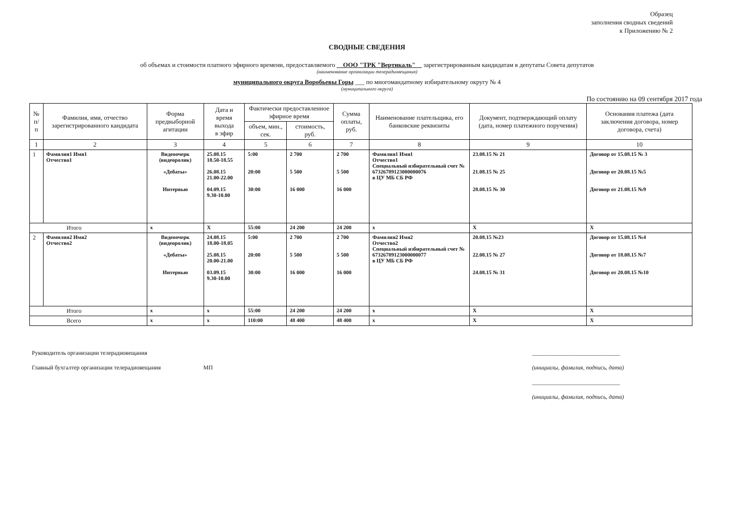Образец
заполнения сводных сведений
к Приложению № 2
СВОДНЫЕ СВЕДЕНИЯ
об объемах и стоимости платного эфирного времени, предоставляемого ООО "ТРК "Вертикаль" зарегистрированным кандидатам в депутаты Совета депутатов
(наименование организации телерадиовещания)
муниципального округа Воробьевы Горы ___ по многомандатному избирательному округу № 4
(муниципального округа)
По состоянию на 09 сентября 2017 года
| № п/п | Фамилия, имя, отчество зарегистрированного кандидата | Форма предвыборной агитации | Дата и время выхода в эфир | Фактически предоставленное эфирное время | | Сумма оплаты, руб. | Наименование плательщика, его банковские реквизиты | Документ, подтверждающий оплату (дата, номер платежного поручения) | Основания платежа (дата заключения договора, номер договора, счета) |
| --- | --- | --- | --- | --- | --- | --- | --- | --- | --- |
| | | | | объем, мин., сек. | стоимость, руб. | | | | |
| 1 | 2 | 3 | 4 | 5 | 6 | 7 | 8 | 9 | 10 |
| 1 | Фамилия1 Имя1 Отчество1 | Видеоочерк (видеоролик) «Дебаты» Интервью | 25.08.15 18.50-18.55 26.08.15 21.00-22.00 04.09.15 9.30-10.00 | 5:00 20:00 30:00 | 2 700 5 500 16 000 | 2 700 5 500 16 000 | Фамилия1 Имя1 Отчество1 Специальный избирательный счет № 67326789123000000076 в ЦУ МБ СБ РФ | 23.08.15 № 21 21.08.15 № 25 28.08.15 № 30 | Договор от 15.08.15 № 3 Договор от 20.08.15 №5 Договор от 21.08.15 №9 |
| Итого | | x | X | 55:00 | 24 200 | 24 200 | x | X | X |
| 2 | Фамилия2 Имя2 Отчество2 | Видеоочерк (видеоролик) «Дебаты» Интервью | 24.08.15 18.00-18.05 25.08.15 20.00-21.00 03.09.15 9.30-10.00 | 5:00 20:00 30:00 | 2 700 5 500 16 000 | 2 700 5 500 16 000 | Фамилия2 Имя2 Отчество2 Специальный избирательный счет № 67326789123000000077 в ЦУ МБ СБ РФ | 20.08.15 №23 22.08.15 № 27 24.08.15 № 31 | Договор от 15.08.15 №4 Договор от 18.08.15 №7 Договор от 20.08.15 №10 |
| Итого | | x | x | 55:00 | 24 200 | 24 200 | x | X | X |
| Всего | | x | x | 110:00 | 48 400 | 48 400 | x | X | X |
Руководитель организации телерадиовещания
Главный бухгалтер организации телерадиовещания МП
______________________________
(инициалы, фамилия, подпись, дата)
______________________________
(инициалы, фамилия, подпись, дата)